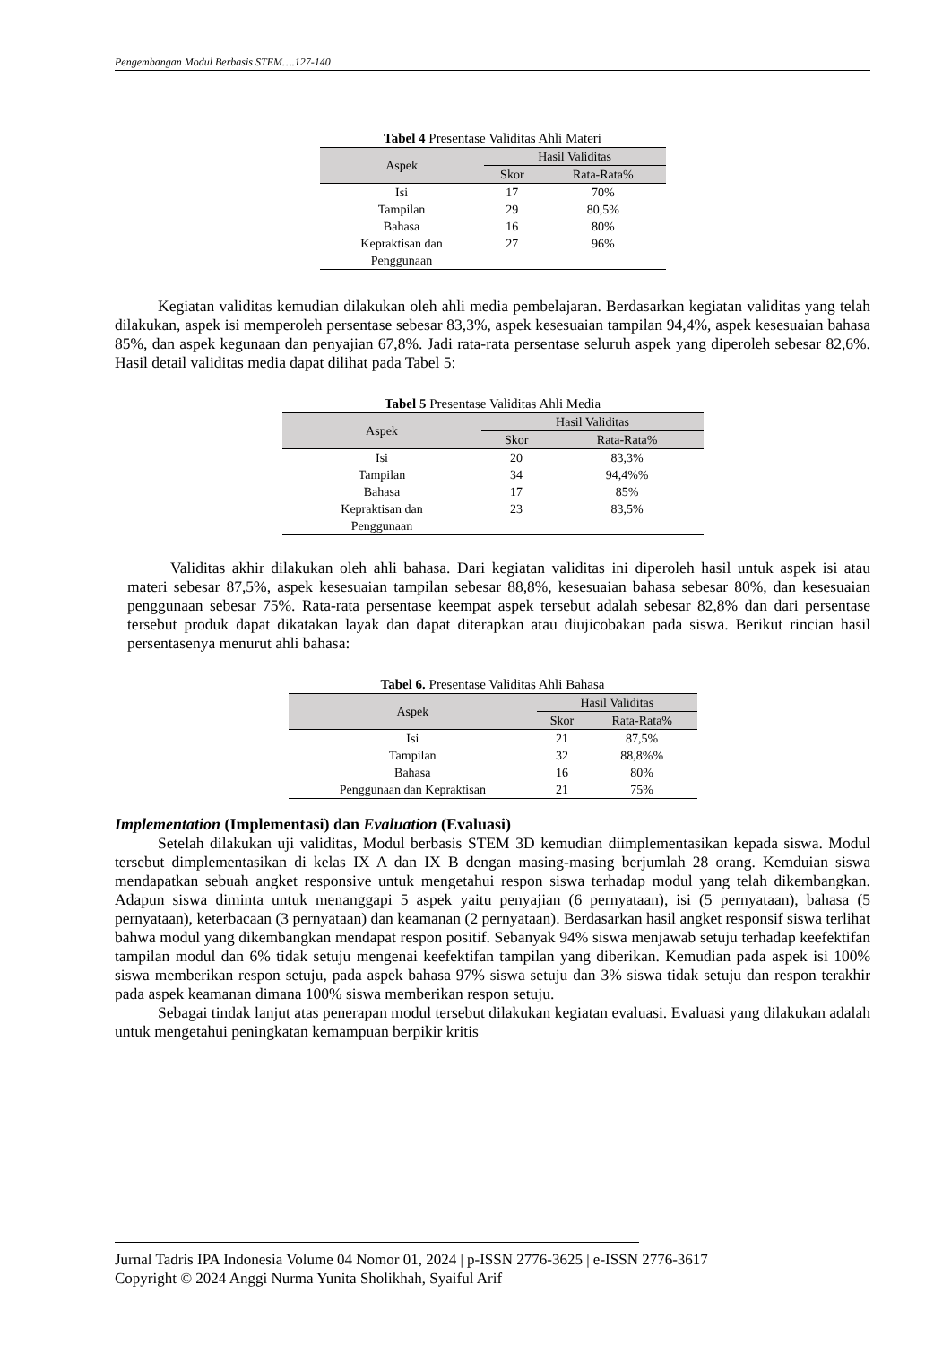Pengembangan Modul Berbasis STEM….127-140
Tabel 4 Presentase Validitas Ahli Materi
| Aspek | Hasil Validitas | |
| --- | --- | --- |
| | Skor | Rata-Rata% |
| Isi | 17 | 70% |
| Tampilan | 29 | 80,5% |
| Bahasa | 16 | 80% |
| Kepraktisan dan Penggunaan | 27 | 96% |
Kegiatan validitas kemudian dilakukan oleh ahli media pembelajaran. Berdasarkan kegiatan validitas yang telah dilakukan, aspek isi memperoleh persentase sebesar 83,3%, aspek kesesuaian tampilan 94,4%, aspek kesesuaian bahasa 85%, dan aspek kegunaan dan penyajian 67,8%. Jadi rata-rata persentase seluruh aspek yang diperoleh sebesar 82,6%. Hasil detail validitas media dapat dilihat pada Tabel 5:
Tabel 5 Presentase Validitas Ahli Media
| Aspek | Hasil Validitas | |
| --- | --- | --- |
| | Skor | Rata-Rata% |
| Isi | 20 | 83,3% |
| Tampilan | 34 | 94,4%% |
| Bahasa | 17 | 85% |
| Kepraktisan dan Penggunaan | 23 | 83,5% |
Validitas akhir dilakukan oleh ahli bahasa. Dari kegiatan validitas ini diperoleh hasil untuk aspek isi atau materi sebesar 87,5%, aspek kesesuaian tampilan sebesar 88,8%, kesesuaian bahasa sebesar 80%, dan kesesuaian penggunaan sebesar 75%. Rata-rata persentase keempat aspek tersebut adalah sebesar 82,8% dan dari persentase tersebut produk dapat dikatakan layak dan dapat diterapkan atau diujicobakan pada siswa. Berikut rincian hasil persentasenya menurut ahli bahasa:
Tabel 6. Presentase Validitas Ahli Bahasa
| Aspek | Hasil Validitas | |
| --- | --- | --- |
| | Skor | Rata-Rata% |
| Isi | 21 | 87,5% |
| Tampilan | 32 | 88,8%% |
| Bahasa | 16 | 80% |
| Penggunaan dan Kepraktisan | 21 | 75% |
Implementation (Implementasi) dan Evaluation (Evaluasi)
Setelah dilakukan uji validitas, Modul berbasis STEM 3D kemudian diimplementasikan kepada siswa. Modul tersebut dimplementasikan di kelas IX A dan IX B dengan masing-masing berjumlah 28 orang. Kemduian siswa mendapatkan sebuah angket responsive untuk mengetahui respon siswa terhadap modul yang telah dikembangkan. Adapun siswa diminta untuk menanggapi 5 aspek yaitu penyajian (6 pernyataan), isi (5 pernyataan), bahasa (5 pernyataan), keterbacaan (3 pernyataan) dan keamanan (2 pernyataan). Berdasarkan hasil angket responsif siswa terlihat bahwa modul yang dikembangkan mendapat respon positif. Sebanyak 94% siswa menjawab setuju terhadap keefektifan tampilan modul dan 6% tidak setuju mengenai keefektifan tampilan yang diberikan. Kemudian pada aspek isi 100% siswa memberikan respon setuju, pada aspek bahasa 97% siswa setuju dan 3% siswa tidak setuju dan respon terakhir pada aspek keamanan dimana 100% siswa memberikan respon setuju.
Sebagai tindak lanjut atas penerapan modul tersebut dilakukan kegiatan evaluasi. Evaluasi yang dilakukan adalah untuk mengetahui peningkatan kemampuan berpikir kritis
Jurnal Tadris IPA Indonesia Volume 04 Nomor 01, 2024 | p-ISSN 2776-3625 | e-ISSN 2776-3617
Copyright © 2024 Anggi Nurma Yunita Sholikhah, Syaiful Arif